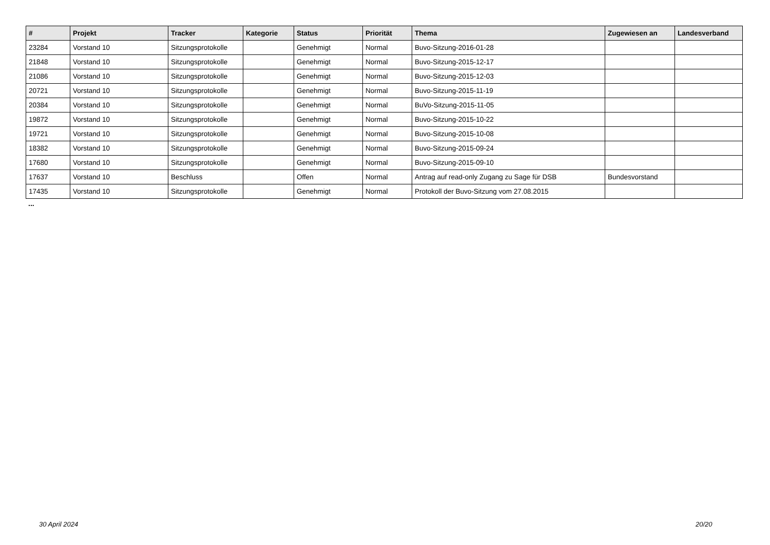| # | Projekt | Tracker | Kategorie | Status | Priorität | Thema | Zugewiesen an | Landesverband |
| --- | --- | --- | --- | --- | --- | --- | --- | --- |
| 23284 | Vorstand 10 | Sitzungsprotokolle | | Genehmigt | Normal | Buvo-Sitzung-2016-01-28 | | |
| 21848 | Vorstand 10 | Sitzungsprotokolle | | Genehmigt | Normal | Buvo-Sitzung-2015-12-17 | | |
| 21086 | Vorstand 10 | Sitzungsprotokolle | | Genehmigt | Normal | Buvo-Sitzung-2015-12-03 | | |
| 20721 | Vorstand 10 | Sitzungsprotokolle | | Genehmigt | Normal | Buvo-Sitzung-2015-11-19 | | |
| 20384 | Vorstand 10 | Sitzungsprotokolle | | Genehmigt | Normal | BuVo-Sitzung-2015-11-05 | | |
| 19872 | Vorstand 10 | Sitzungsprotokolle | | Genehmigt | Normal | Buvo-Sitzung-2015-10-22 | | |
| 19721 | Vorstand 10 | Sitzungsprotokolle | | Genehmigt | Normal | Buvo-Sitzung-2015-10-08 | | |
| 18382 | Vorstand 10 | Sitzungsprotokolle | | Genehmigt | Normal | Buvo-Sitzung-2015-09-24 | | |
| 17680 | Vorstand 10 | Sitzungsprotokolle | | Genehmigt | Normal | Buvo-Sitzung-2015-09-10 | | |
| 17637 | Vorstand 10 | Beschluss | | Offen | Normal | Antrag auf read-only Zugang zu Sage für DSB | Bundesvorstand | |
| 17435 | Vorstand 10 | Sitzungsprotokolle | | Genehmigt | Normal | Protokoll der Buvo-Sitzung vom 27.08.2015 | | |
...
30 April 2024 20/20